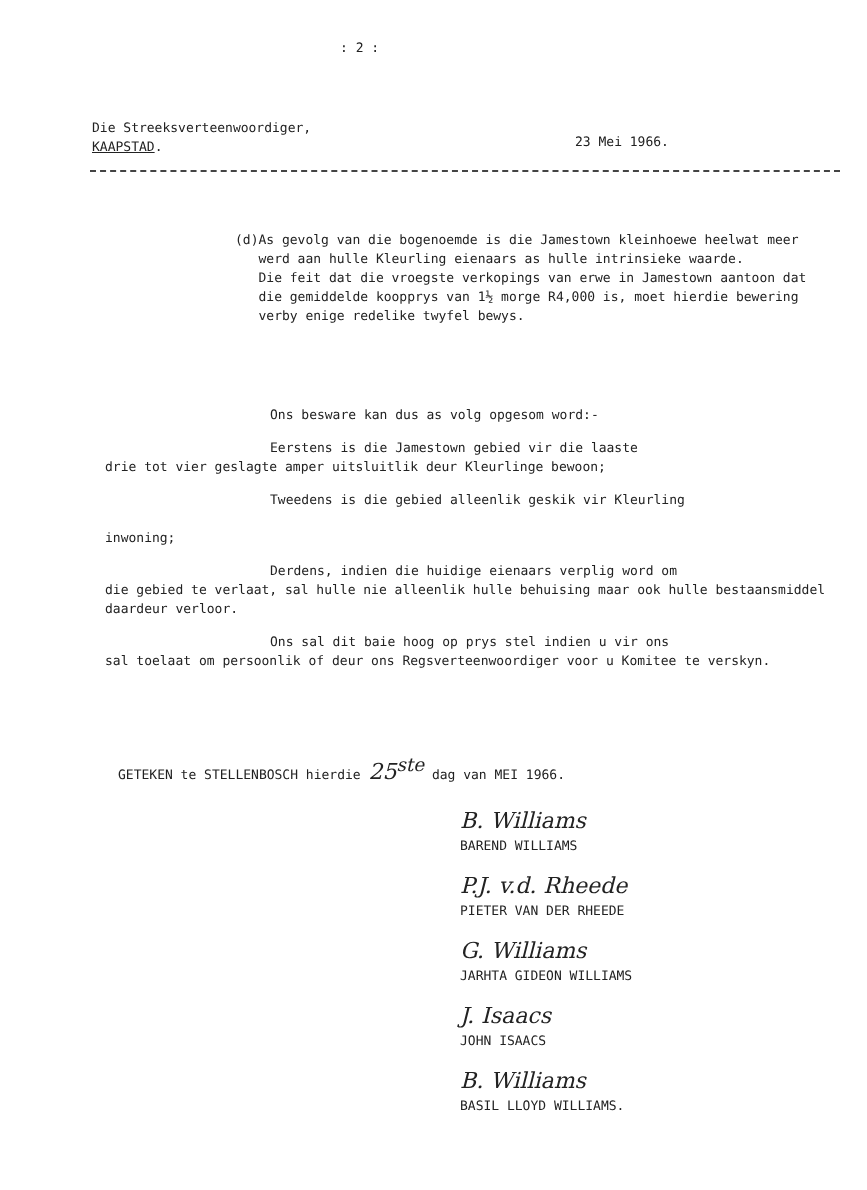: 2 :
Die Streeksverteenwoordiger,
KAAPSTAD.
23 Mei 1966.
(d) As gevolg van die bogenoemde is die Jamestown kleinhoewe heelwat meer werd aan hulle Kleurling eienaars as hulle intrinsieke waarde.
Die feit dat die vroegste verkopings van erwe in Jamestown aantoon dat die gemiddelde koopprys van 1½ morge R4,000 is, moet hierdie bewering verby enige redelike twyfel bewys.
Ons besware kan dus as volg opgesom word:-
Eerstens is die Jamestown gebied vir die laaste
drie tot vier geslagte amper uitsluitlik deur Kleurlinge bewoon;
Tweedens is die gebied alleenlik geskik vir Kleurling
inwoning;
Derdens, indien die huidige eienaars verplig word om
die gebied te verlaat, sal hulle nie alleenlik hulle behuising maar ook hulle bestaansmiddel daardeur verloor.
Ons sal dit baie hoog op prys stel indien u vir ons
sal toelaat om persoonlik of deur ons Regsverteenwoordiger voor u Komitee te verskyn.
GETEKEN te STELLENBOSCH hierdie 25<sup>ste</sup> dag van MEI 1966.
B. Williams
BAREND WILLIAMS
P.J. v.d. Rheede
PIETER VAN DER RHEEDE
G. Williams
JARHTA GIDEON WILLIAMS
J. Isaacs
JOHN ISAACS
B. Williams
BASIL LLOYD WILLIAMS.